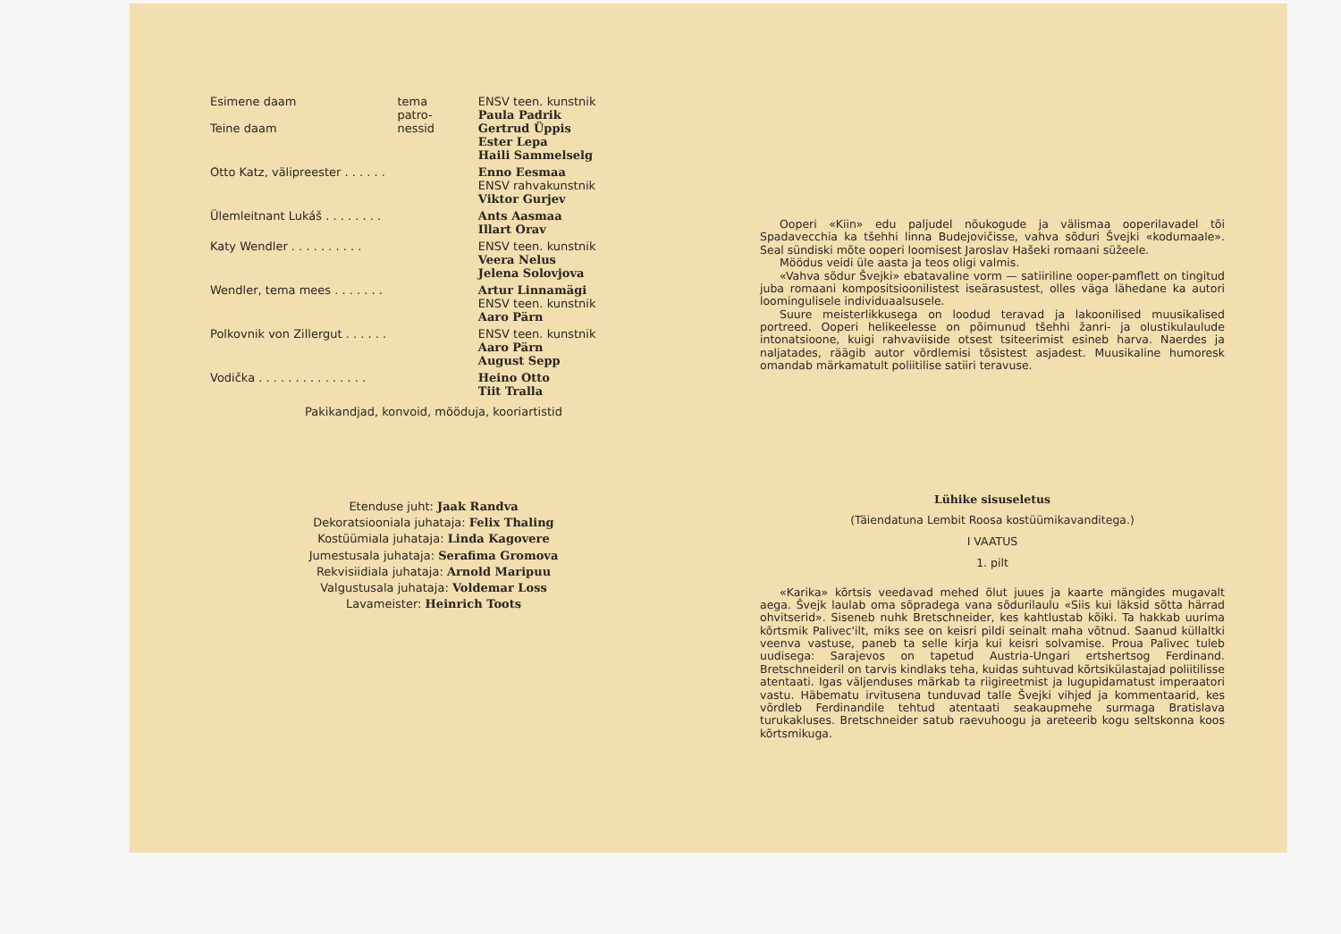| Esimene daam Teine daam | tema patro- nessid | ENSV teen. kunstnik Paula Padrik Gertrud Üppis Ester Lepa Haili Sammelselg |
| Otto Katz, välipreester . . . . . . | | Enno Eesmaa ENSV rahvakunstnik Viktor Gurjev |
| Ülemleitnant Lukáš . . . . . . . . | | Ants Aasmaa Illart Orav |
| Katy Wendler . . . . . . . . . . | | ENSV teen. kunstnik Veera Nelus Jelena Solovjova |
| Wendler, tema mees . . . . . . . | | Artur Linnamägi ENSV teen. kunstnik Aaro Pärn |
| Polkovnik von Zillergut . . . . . . | | ENSV teen. kunstnik Aaro Pärn August Sepp |
| Vodička . . . . . . . . . . . . . . . | | Heino Otto Tiit Tralla |
Pakikandjad, konvoid, mööduja, kooriartistid
Etenduse juht: Jaak Randva
Dekoratsiooniala juhataja: Felix Thaling
Kostüümiala juhataja: Linda Kagovere
Jumestusala juhataja: Serafima Gromova
Rekvisiidiala juhataja: Arnold Maripuu
Valgustusala juhataja: Voldemar Loss
Lavameister: Heinrich Toots
Ooperi «Kiin» edu paljudel nõukogude ja välismaa ooperilavadel tõi Spadavecchia ka tšehhi linna Budejovičisse, vahva sõduri Švejki «kodumaale». Seal sündiski mõte ooperi loomisest Jaroslav Hašeki romaani süžeele.
Möödus veidi üle aasta ja teos oligi valmis.
«Vahva sõdur Švejki» ebatavaline vorm — satiiriline ooper-pamflett on tingitud juba romaani kompositsioonilistest iseärasustest, olles väga lähedane ka autori loomingulisele individuaalsusele.
Suure meisterlikkusega on loodud teravad ja lakoonilised muusikalised portreed. Ooperi helikeelesse on põimunud tšehhi žanri- ja olustikulaulude intonatsioone, kuigi rahvaviiside otsest tsiteerimist esineb harva. Naerdes ja naljatades, räägib autor võrdlemisi tõsistest asjadest. Muusikaline humoresk omandab märkamatult poliitilise satiiri teravuse.
Lühike sisuseletus
(Täiendatuna Lembit Roosa kostüümikavanditega.)
I VAATUS
1. pilt
«Karika» kõrtsis veedavad mehed õlut juues ja kaarte mängides mugavalt aega. Švejk laulab oma sõpradega vana sõdurilaulu «Siis kui läksid sõtta härrad ohvitserid». Siseneb nuhk Bretschneider, kes kahtlustab kõiki. Ta hakkab uurima kõrtsmik Palivec'ilt, miks see on keisri pildi seinalt maha võtnud. Saanud küllaltki veenva vastuse, paneb ta selle kirja kui keisri solvamise. Proua Palivec tuleb uudisega: Sarajevos on tapetud Austria-Ungari ertshertsog Ferdinand. Bretschneideril on tarvis kindlaks teha, kuidas suhtuvad kõrtsikülastajad poliitilisse atentaati. Igas väljenduses märkab ta riigireetmist ja lugupidamatust imperaatori vastu. Häbematu irvitusena tunduvad talle Švejki vihjed ja kommentaarid, kes võrdleb Ferdinandile tehtud atentaati seakaupmehe surmaga Bratislava turukakluses. Bretschneider satub raevuhoogu ja areteerib kogu seltskonna koos kõrtsmikuga.